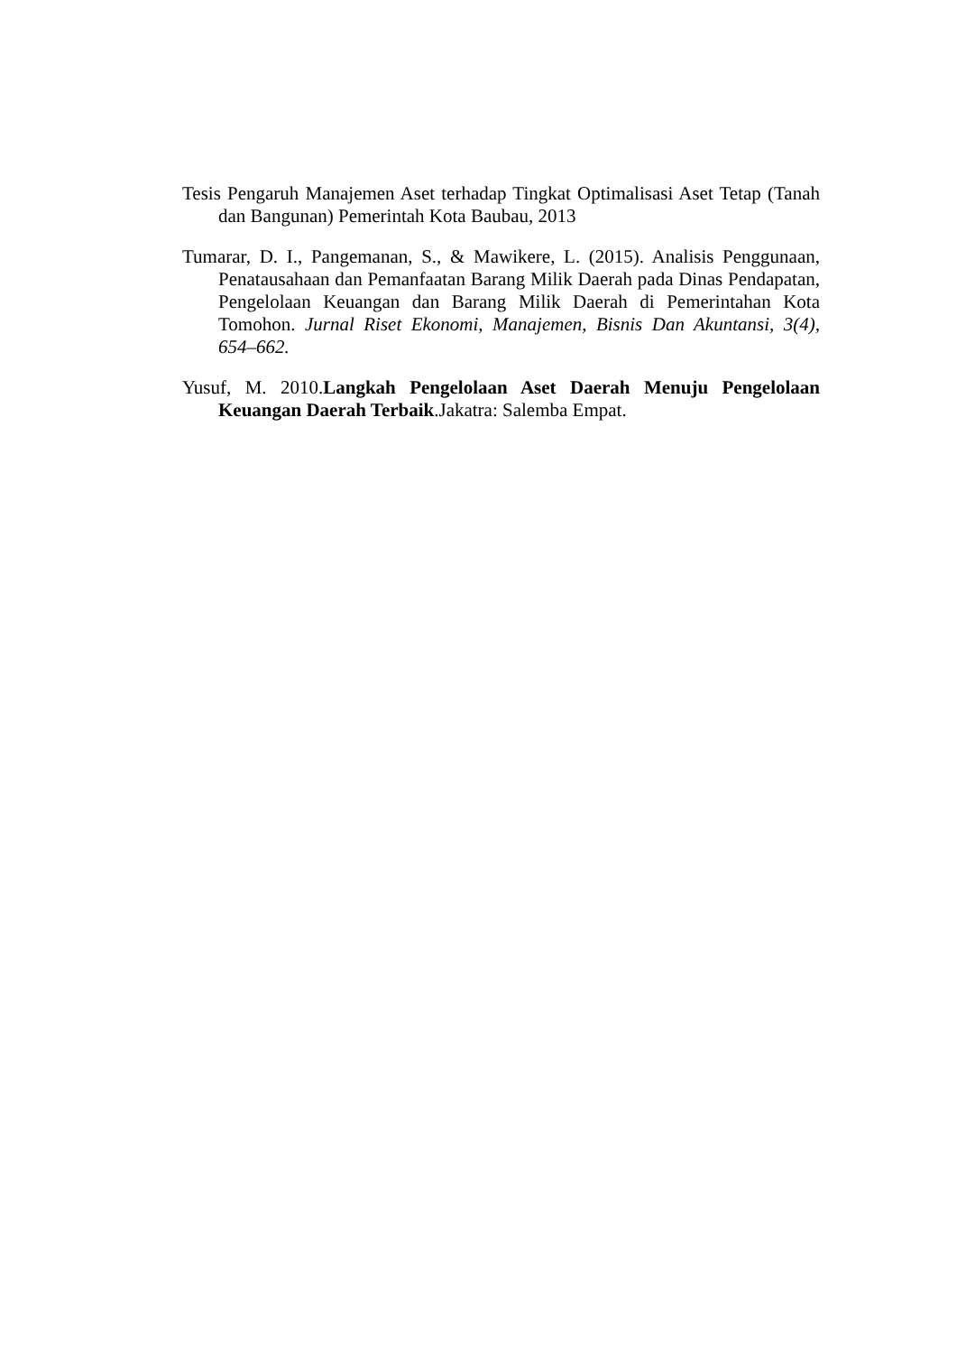Tesis Pengaruh Manajemen Aset terhadap Tingkat Optimalisasi Aset Tetap (Tanah dan Bangunan) Pemerintah Kota Baubau, 2013
Tumarar, D. I., Pangemanan, S., & Mawikere, L. (2015). Analisis Penggunaan, Penatausahaan dan Pemanfaatan Barang Milik Daerah pada Dinas Pendapatan, Pengelolaan Keuangan dan Barang Milik Daerah di Pemerintahan Kota Tomohon. Jurnal Riset Ekonomi, Manajemen, Bisnis Dan Akuntansi, 3(4), 654–662.
Yusuf, M. 2010.Langkah Pengelolaan Aset Daerah Menuju Pengelolaan Keuangan Daerah Terbaik.Jakatra: Salemba Empat.